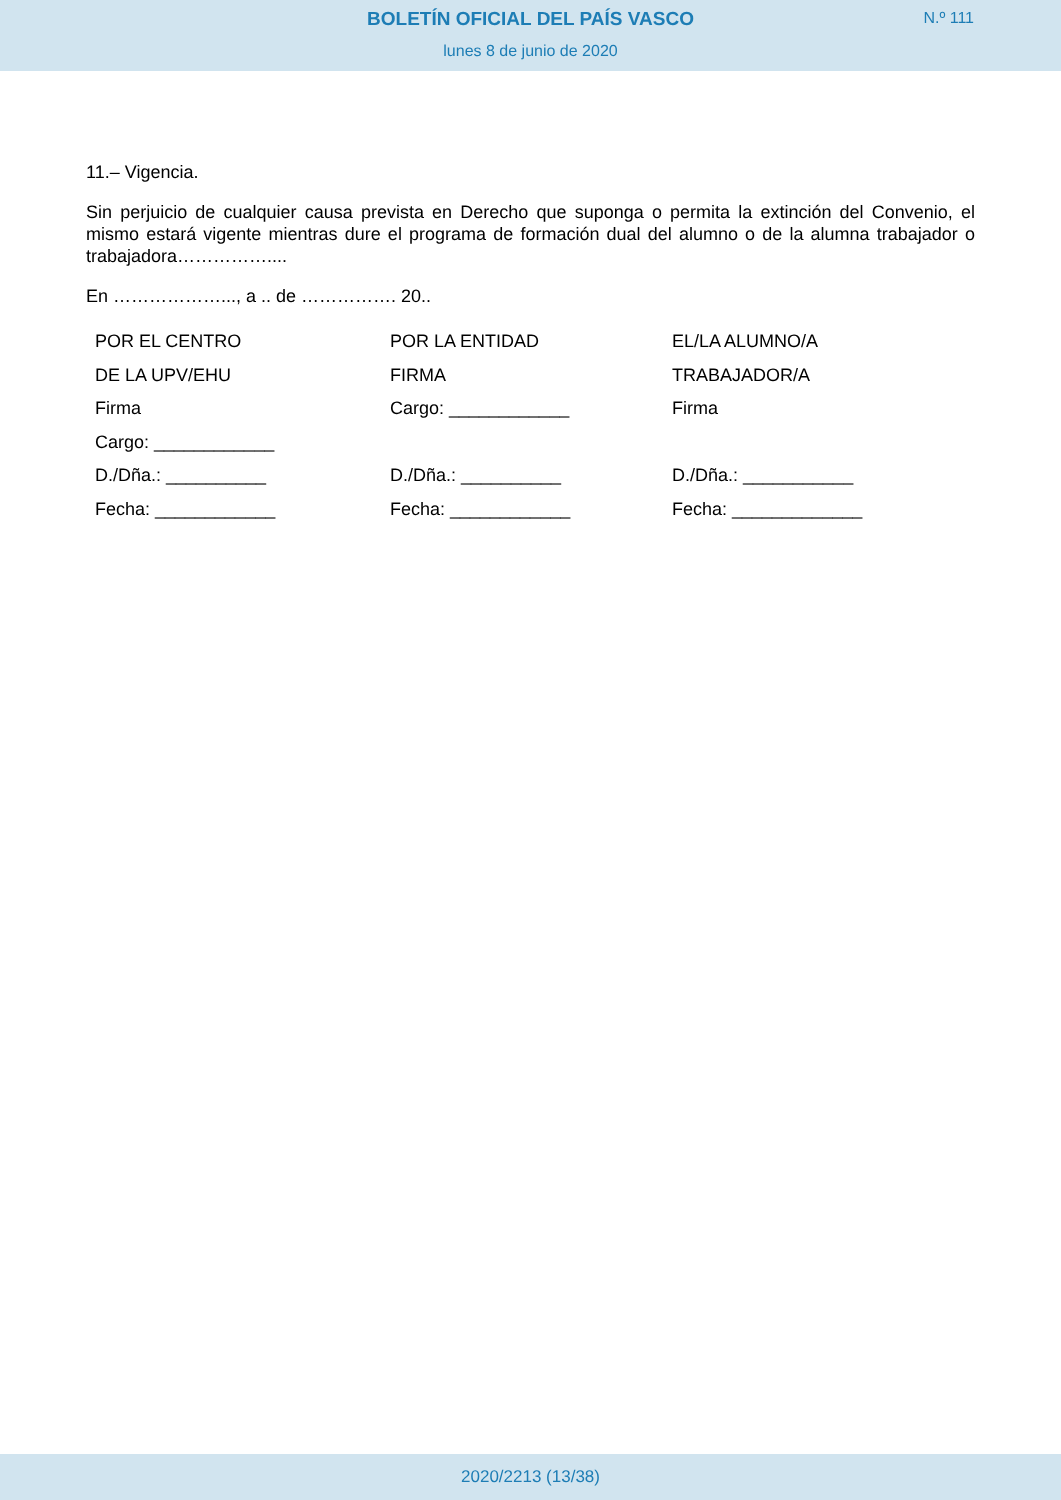BOLETÍN OFICIAL DEL PAÍS VASCO
N.º 111
lunes 8 de junio de 2020
11.– Vigencia.
Sin perjuicio de cualquier causa prevista en Derecho que suponga o permita la extinción del Convenio, el mismo estará vigente mientras dure el programa de formación dual del alumno o de la alumna trabajador o trabajadora……………....
En ………………..., a .. de ……………. 20..
POR EL CENTRO
DE LA UPV/EHU
Firma
Cargo: ____________
D./Dña.: __________
Fecha: ____________
POR LA ENTIDAD
FIRMA
Cargo: ____________
D./Dña.: __________
Fecha: ____________
EL/LA ALUMNO/A
TRABAJADOR/A
Firma
D./Dña.: ___________
Fecha: _____________
2020/2213 (13/38)